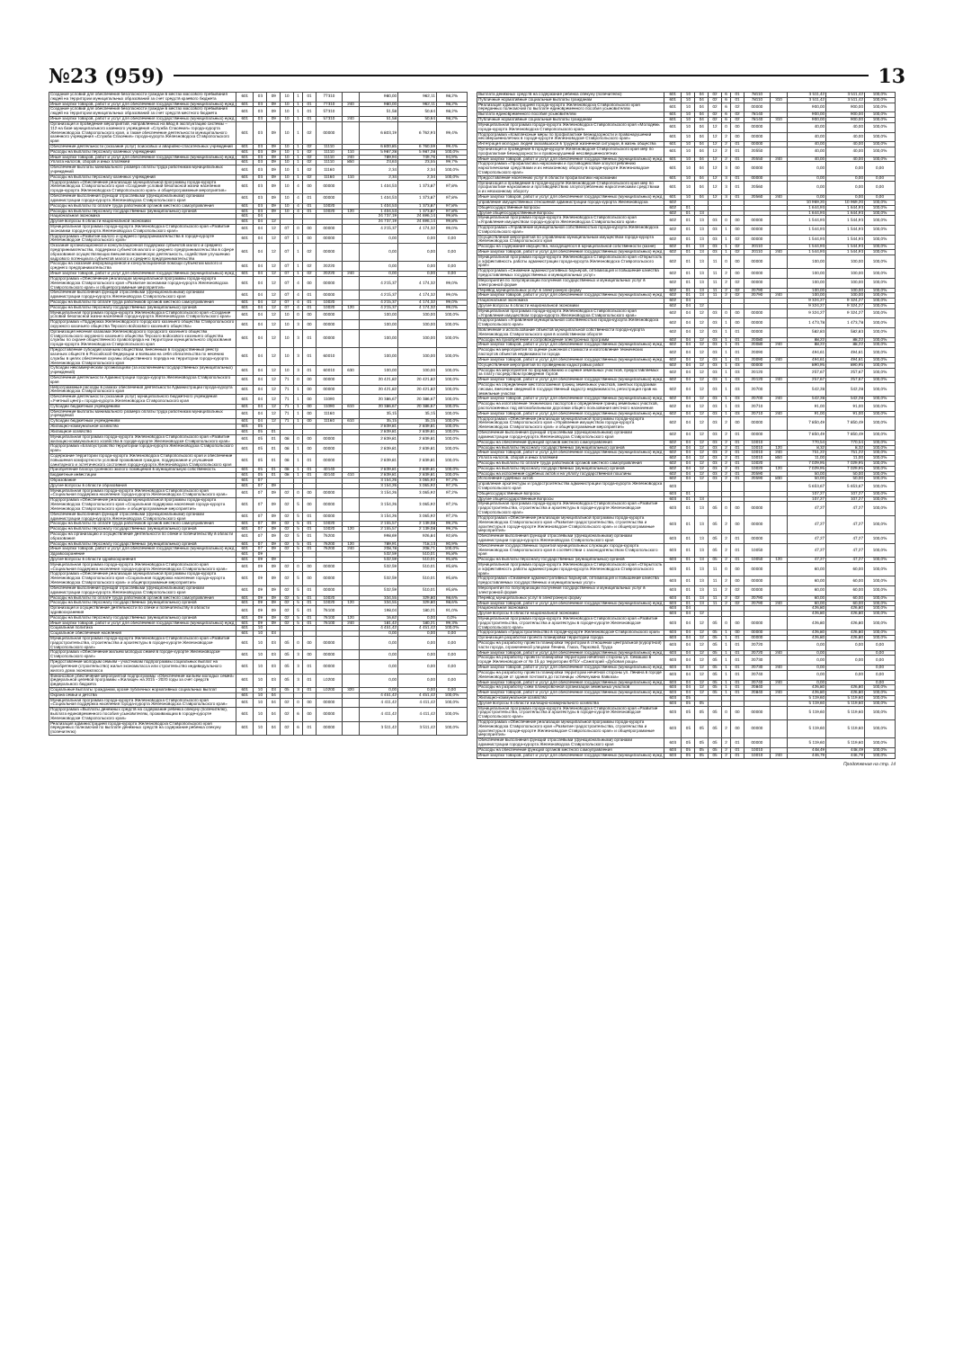№23 (959) 13
| Создание условий для обеспечения безопасности граждан в местах массового пребывания людей на территории муниципальных образований за счет средств краевого бюджета | 601 | 03 | 09 | 10 | 1 | 01 | 77310 | | 980,00 | 962,11 | 98,2% |
| Иные закупки товаров, работ и услуг для обеспечения государственных (муниципальных) нужд | 601 | 03 | 09 | 10 | 1 | 01 | 77310 | 240 | 980,00 | 962,11 | 98,2% |
| Создание условий для обеспечения безопасности граждан в местах массового пребывания людей на территории муниципальных образований за счет средств местного бюджета | 601 | 03 | 09 | 10 | 1 | 01 | 57310 | | 51,58 | 50,64 | 98,2% |
| Иные закупки товаров, работ и услуг для обеспечения государственных (муниципальных) нужд | 601 | 03 | 09 | 10 | 1 | 01 | 57310 | 240 | 51,58 | 50,64 | 98,2% |
| Организация и проведение мероприятий, направленных на ввод в эксплуатацию системы – 112 на базе муниципального казенного учреждения «Служба Спасения» города-курорта Железноводска Ставропольского края, а также обеспечение деятельности муниципального казенного учреждения «Служба Спасения» города-курорта Железноводска Ставропольского края | 601 | 03 | 09 | 10 | 1 | 02 | 00000 | | 6 803,19 | 6 762,93 | 99,4% |
| Обеспечение деятельности (оказание услуг) поисковых и аварийно-спасательных учреждений | 601 | 03 | 09 | 10 | 1 | 02 | 11110 | | 6 800,85 | 6 760,59 | 99,4% |
| Расходы на выплаты персоналу казенных учреждений | 601 | 03 | 09 | 10 | 1 | 02 | 11110 | 110 | 5 987,28 | 5 987,28 | 100,0% |
| Иные закупки товаров, работ и услуг для обеспечения государственных (муниципальных) нужд | 601 | 03 | 09 | 10 | 1 | 02 | 11110 | 240 | 789,94 | 749,76 | 94,9% |
| Уплата налогов, сборов и иных платежей | 601 | 03 | 09 | 10 | 1 | 02 | 11110 | 850 | 23,63 | 23,55 | 99,7% |
| Обеспечение выплаты минимального размера оплаты труда работникам муниципальных учреждений | 601 | 03 | 09 | 10 | 1 | 02 | 11160 | | 2,34 | 2,34 | 100,0% |
| Расходы на выплаты персоналу казенных учреждений | 601 | 03 | 09 | 10 | 1 | 02 | 11160 | 110 | 2,34 | 2,34 | 100,0% |
| Подпрограмма «Обеспечение реализации муниципальной программы города-курорта Железноводска Ставропольского края «Создание условий безопасной жизни населения города-курорта Железноводска Ставропольского края» и общепрограммные мероприятия» | 601 | 03 | 09 | 10 | 4 | 00 | 00000 | | 1 404,53 | 1 373,87 | 97,8% |
| Обеспечение выполнения функций отраслевыми (функциональными) органами администрации города-курорта Железноводска Ставропольского края | 601 | 03 | 09 | 10 | 4 | 01 | 00000 | | 1 404,53 | 1 373,87 | 97,8% |
| Расходы на выплаты по оплате труда работников органов местного самоуправления | 601 | 03 | 09 | 10 | 4 | 01 | 10020 | | 1 404,53 | 1 373,87 | 97,8% |
| Расходы на выплаты персоналу государственных (муниципальных) органов | 601 | 03 | 09 | 10 | 4 | 01 | 10020 | 120 | 1 404,53 | 1 373,87 | 97,8% |
| Национальная экономика | 601 | 04 | | | | | | | 24 737,19 | 24 696,14 | 99,8% |
| Другие вопросы в области национальной экономики | 601 | 04 | 12 | | | | | | 24 737,19 | 24 696,14 | 99,8% |
| Муниципальная программа города-курорта Железноводска Ставропольского края «Развитие экономики города-курорта Железноводска Ставропольского края» | 601 | 04 | 12 | 07 | 0 | 00 | 00000 | | 4 215,37 | 4 174,32 | 99,0% |
| Подпрограмма «Развитие малого и среднего предпринимательства в городе-курорте Железноводске Ставропольского края» | 601 | 04 | 12 | 07 | 1 | 00 | 00000 | | 0,00 | 0,00 | 0,00 |
| Оказание организационной и консультационной поддержки субъектов малого и среднего предпринимательства, поддержки субъектов малого и среднего предпринимательства в сфере образования осуществляющих внешнеэкономическую деятельность, содействие улучшению кадрового потенциала субъектов малого и среднего предпринимательства | 601 | 04 | 12 | 07 | 1 | 02 | 00000 | | 0,00 | 0,00 | 0,00 |
| Расходы на оказание информационной и консультационной помощи субъектам малого и среднего предпринимательства | 601 | 04 | 12 | 07 | 1 | 02 | 20220 | | 0,00 | 0,00 | 0,00 |
| Иные закупки товаров, работ и услуг для обеспечения государственных (муниципальных) нужд | 601 | 04 | 12 | 07 | 1 | 02 | 20220 | 240 | 0,00 | 0,00 | 0,00 |
| Подпрограмма «Обеспечение реализации муниципальной программы города-курорта Железноводска Ставропольского края «Развитие экономики города-курорта Железноводска Ставропольского края» и общепрограммные мероприятия» | 601 | 04 | 12 | 07 | 4 | 00 | 00000 | | 4 215,37 | 4 174,32 | 99,0% |
| Обеспечение выполнения функций отраслевыми (функциональными) органами администрации города-курорта Железноводска Ставропольского края | 601 | 04 | 12 | 07 | 4 | 01 | 00000 | | 4 215,37 | 4 174,32 | 99,0% |
| Расходы на выплаты по оплате труда работников органов местного самоуправления | 601 | 04 | 12 | 07 | 4 | 01 | 10020 | | 4 215,37 | 4 174,32 | 99,0% |
| Расходы на выплаты персоналу государственных (муниципальных) органов | 601 | 04 | 12 | 07 | 4 | 01 | 10020 | 120 | 4 215,37 | 4 174,32 | 99,0% |
| Муниципальная программа города-курорта Железноводска Ставропольского края «Создание условий безопасной жизни населения города-курорта Железноводска Ставропольского края» | 601 | 04 | 12 | 10 | 0 | 00 | 00000 | | 100,00 | 100,00 | 100,0% |
| Подпрограмма «Поддержка Железноводского городского казачьего общества Ставропольского окружного казачьего общества Терского войскового казачьего общества» | 601 | 04 | 12 | 10 | 3 | 00 | 00000 | | 100,00 | 100,00 | 100,0% |
| Организация несения казаками Железноводского городского казачьего общества Ставропольского окружного казачьего общества Терского войскового казачьего общества службы по охране общественного правопорядка на территории муниципального образования города-курорта Железноводска Ставропольского края | 601 | 04 | 12 | 10 | 3 | 01 | 00000 | | 100,00 | 100,00 | 100,0% |
| Предоставление субсидий казачьим обществам, внесенным в государственный реестр казачьих обществ в Российской Федерации и взявшим на себя обязательства по несению службы в целях обеспечения охраны общественного порядка на территории города-курорта Железноводска Ставропольского края | 601 | 04 | 12 | 10 | 3 | 01 | 60010 | | 100,00 | 100,00 | 100,0% |
| Субсидии некоммерческим организациям (за исключением государственных (муниципальных) учреждений) | 601 | 04 | 12 | 10 | 3 | 01 | 60010 | 630 | 100,00 | 100,00 | 100,0% |
| Обеспечение деятельности Администрации города-курорта Железноводска Ставропольского края | 601 | 04 | 12 | 71 | 0 | 00 | 00000 | | 20 421,82 | 20 421,82 | 100,0% |
| Непрограммные расходы в рамках обеспечения деятельности Администрации города-курорта Железноводска Ставропольского края | 601 | 04 | 12 | 71 | 1 | 00 | 00000 | | 20 421,82 | 20 421,82 | 100,0% |
| Обеспечение деятельности (оказание услуг) муниципального бюджетного учреждения «Учетный центр» города-курорта Железноводска Ставропольского края | 601 | 04 | 12 | 71 | 1 | 00 | 11090 | | 20 386,67 | 20 386,67 | 100,0% |
| Субсидии бюджетным учреждениям | 601 | 04 | 12 | 71 | 1 | 00 | 11090 | 610 | 20 386,67 | 20 386,67 | 100,0% |
| Обеспечение выплаты минимального размера оплаты труда работникам муниципальных учреждений | 601 | 04 | 12 | 71 | 1 | 00 | 11160 | | 35,15 | 35,15 | 100,0% |
| Субсидии бюджетным учреждениям | 601 | 04 | 12 | 71 | 1 | 00 | 11160 | 610 | 35,15 | 35,15 | 100,0% |
| Жилищно-коммунальное хозяйство | 601 | 05 | | | | | | | 2 839,81 | 2 839,81 | 100,0% |
| Жилищное хозяйство | 601 | 05 | 01 | | | | | | 2 839,81 | 2 839,81 | 100,0% |
| Муниципальная программа города-курорта Железноводска Ставропольского края «Развитие жилищно-коммунального хозяйства в городе-курорте Железноводске Ставропольского края» | 601 | 05 | 01 | 08 | 0 | 00 | 00000 | | 2 839,81 | 2 839,81 | 100,0% |
| Подпрограмма «Благоустройство территории города-курорта Железноводска Ставропольского края» | 601 | 05 | 01 | 08 | 1 | 00 | 00000 | | 2 839,81 | 2 839,81 | 100,0% |
| Содержание территории города-курорта Железноводска Ставропольского края и обеспечение повышения комфортности условий проживания граждан, поддержание и улучшение санитарного и эстетического состояния города-курорта Железноводска Ставропольского края | 601 | 05 | 01 | 08 | 1 | 01 | 00000 | | 2 839,81 | 2 839,81 | 100,0% |
| Приобретение благоустроенного жилого помещения в муниципальную собственность | 601 | 05 | 01 | 08 | 1 | 01 | 40140 | | 2 839,81 | 2 839,81 | 100,0% |
| Бюджетные инвестиции | 601 | 05 | 01 | 08 | 1 | 01 | 40140 | 410 | 2 839,81 | 2 839,81 | 100,0% |
| Образование | 601 | 07 | | | | | | | 3 154,26 | 3 065,92 | 97,2% |
| Другие вопросы в области образования | 601 | 07 | 09 | | | | | | 3 154,26 | 3 065,92 | 97,2% |
| Муниципальная программа города-курорта Железноводска Ставропольского края «Социальная поддержка населения города-курорта Железноводска Ставропольского края» | 601 | 07 | 09 | 02 | 0 | 00 | 00000 | | 3 154,26 | 3 065,92 | 97,2% |
| Подпрограмма «Обеспечение реализации муниципальной программы города-курорта Железноводска Ставропольского края «Социальная поддержка населения города-курорта Железноводска Ставропольского края» и общепрограммные мероприятия» | 601 | 07 | 09 | 02 | 5 | 00 | 00000 | | 3 154,26 | 3 065,92 | 97,2% |
| Обеспечение выполнения функций отраслевыми (функциональными) органами администрации города-курорта Железноводска Ставропольского края | 601 | 07 | 09 | 02 | 5 | 01 | 00000 | | 3 154,26 | 3 065,92 | 97,2% |
| Расходы на выплаты по оплате труда работников органов местного самоуправления | 601 | 07 | 09 | 02 | 5 | 01 | 10020 | | 2 155,57 | 2 139,08 | 99,2% |
| Расходы на выплаты персоналу государственных (муниципальных) органов | 601 | 07 | 09 | 02 | 5 | 01 | 10020 | 120 | 2 155,57 | 2 139,08 | 99,2% |
| Расходы на организацию и осуществление деятельности по опеке и попечительству в области образования | 601 | 07 | 09 | 02 | 5 | 01 | 76200 | | 998,69 | 926,84 | 92,8% |
| Расходы на выплаты персоналу государственных (муниципальных) органов | 601 | 07 | 09 | 02 | 5 | 01 | 76200 | 120 | 789,91 | 718,13 | 90,9% |
| Иные закупки товаров, работ и услуг для обеспечения государственных (муниципальных) нужд | 601 | 07 | 09 | 02 | 5 | 01 | 76200 | 240 | 208,78 | 208,71 | 100,0% |
| Здравоохранение | 601 | 09 | | | | | | | 532,59 | 510,01 | 95,8% |
| Другие вопросы в области здравоохранения | 601 | 09 | 09 | | | | | | 532,59 | 510,01 | 95,8% |
| Муниципальная программа города-курорта Железноводска Ставропольского края «Социальная поддержка населения города-курорта Железноводска Ставропольского края» | 601 | 09 | 09 | 02 | 0 | 00 | 00000 | | 532,59 | 510,01 | 95,8% |
| Подпрограмма «Обеспечение реализации муниципальной программы города-курорта Железноводска Ставропольского края «Социальная поддержка населения города-курорта Железноводска Ставропольского края» и общепрограммные мероприятия» | 601 | 09 | 09 | 02 | 5 | 00 | 00000 | | 532,59 | 510,01 | 95,8% |
| Обеспечение выполнения функций отраслевыми (функциональными) органами администрации города-курорта Железноводска Ставропольского края | 601 | 09 | 09 | 02 | 5 | 01 | 00000 | | 532,59 | 510,01 | 95,8% |
| Расходы на выплаты по оплате труда работников органов местного самоуправления | 601 | 09 | 09 | 02 | 5 | 01 | 10020 | | 334,55 | 329,80 | 98,6% |
| Расходы на выплаты персоналу государственных (муниципальных) органов | 601 | 09 | 09 | 02 | 5 | 01 | 10020 | 120 | 334,55 | 329,80 | 98,6% |
| Организация и осуществление деятельности по опеке и попечительству в области здравоохранения | 601 | 09 | 09 | 02 | 5 | 01 | 76100 | | 198,04 | 180,21 | 91,0% |
| Расходы на выплаты персоналу государственных (муниципальных) органов | 601 | 09 | 09 | 02 | 5 | 01 | 76100 | 120 | 16,62 | 0,00 | 0,0% |
| Иные закупки товаров, работ и услуг для обеспечения государственных (муниципальных) нужд | 601 | 09 | 09 | 02 | 5 | 01 | 76100 | 240 | 181,42 | 180,21 | 99,3% |
| Социальная политика | 601 | 10 | | | | | | | 4 451,42 | 4 451,42 | 100,0% |
| Социальное обеспечение населения | 601 | 10 | 03 | | | | | | 0,00 | 0,00 | 0,00 |
| Муниципальная программа города-курорта Железноводска Ставропольского края «Развитие градостроительства, строительства и архитектуры в городе-курорте Железноводске Ставропольского края» | 601 | 10 | 03 | 05 | 0 | 00 | 00000 | | 0,00 | 0,00 | 0,00 |
| Подпрограмма «Обеспечение жильем молодых семей в городе-курорте Железноводске Ставропольского края» | 601 | 10 | 03 | 05 | 3 | 00 | 00000 | | 0,00 | 0,00 | 0,00 |
| Предоставление молодым семьям - участникам подпрограммы социальных выплат на приобретение (строительство) жилья экономкласса или строительство индивидуального жилого дома экономкласса | 601 | 10 | 03 | 05 | 3 | 01 | 00000 | | 0,00 | 0,00 | 0,00 |
| Финансовое обеспечение мероприятий подпрограммы «Обеспечение жильем молодых семей» федеральной целевой программы «Жилище» на 2015 - 2020 годы за счет средств федерального бюджета | 601 | 10 | 03 | 05 | 3 | 01 | L0200 | | 0,00 | 0,00 | 0,00 |
| Социальные выплаты гражданам, кроме публичных нормативных социальных выплат | 601 | 10 | 03 | 05 | 3 | 01 | L0200 | 320 | 0,00 | 0,00 | 0,00 |
| Охрана семьи и детства | 601 | 10 | 04 | | | | | | 4 451,42 | 4 451,42 | 100,0% |
| Муниципальная программа города-курорта Железноводска Ставропольского края «Социальная поддержка населения города-курорта Железноводска Ставропольского края» | 601 | 10 | 04 | 02 | 0 | 00 | 00000 | | 4 411,42 | 4 411,42 | 100,0% |
| Подпрограмма «Выплаты денежных средств на содержание ребенка опекуну (попечителю), выплата единовременного пособия усыновителям, проживающим в городе-курорте Железноводске Ставропольского края» | 601 | 10 | 04 | 02 | 6 | 00 | 00000 | | 4 411,42 | 4 411,42 | 100,0% |
| Реализация администрацией города-курорта Железноводска Ставропольского края переданных полномочий по выплате денежных средств на содержание ребенка опекуну (попечителю) | 601 | 10 | 04 | 02 | 6 | 01 | 00000 | | 3 511,42 | 3 511,42 | 100,0% |
| Выплата денежных средств на содержание ребенка опекуну (попечителю) | 601 | 10 | 04 | 02 | 6 | 01 | 78110 | | 3 511,42 | 3 511,42 | 100,0% |
| Публичные нормативные социальные выплаты гражданам | 601 | 10 | 04 | 02 | 6 | 01 | 78110 | 310 | 3 511,42 | 3 511,42 | 100,0% |
| Реализация администрацией города-курорта Железноводска Ставропольского края переданных полномочий по выплате единовременного пособия усыновителям | 601 | 10 | 04 | 02 | 6 | 02 | 00000 | | 900,00 | 900,00 | 100,0% |
| Выплата единовременного пособия усыновителям | 601 | 10 | 04 | 02 | 6 | 02 | 78140 | | 900,00 | 900,00 | 100,0% |
| Публичные нормативные социальные выплаты гражданам | 601 | 10 | 04 | 02 | 6 | 02 | 78140 | 310 | 900,00 | 900,00 | 100,0% |
| Муниципальная программа города-курорта Железноводска Ставропольского края «Молодежь города-курорта Железноводска Ставропольского края» | 601 | 10 | 04 | 12 | 0 | 00 | 00000 | | 40,00 | 40,00 | 100,0% |
| Подпрограмма «Комплексные меры по профилактике безнадзорности и правонарушений несовершеннолетних в городе-курорте Железноводске Ставропольского края» | 601 | 10 | 04 | 12 | 2 | 00 | 00000 | | 40,00 | 40,00 | 100,0% |
| Интеграция молодых людей оказавшихся в трудной жизненной ситуации, в жизнь общества | 601 | 10 | 04 | 12 | 2 | 01 | 00000 | | 40,00 | 40,00 | 100,0% |
| Организация и проведение в городе-курорте Железноводске Ставропольского края мер по профилактике безнадзорности и правонарушений несовершеннолетних | 601 | 10 | 04 | 12 | 2 | 01 | 20550 | | 40,00 | 40,00 | 100,0% |
| Иные закупки товаров, работ и услуг для обеспечения государственных (муниципальных) нужд | 601 | 10 | 04 | 12 | 2 | 01 | 20550 | 240 | 40,00 | 40,00 | 100,0% |
| Подпрограмма «Профилактика наркомании и противодействие злоупотреблению наркотическими средствами и их незаконному обороту в городе-курорте Железноводске Ставропольского края» | 601 | 10 | 04 | 12 | 3 | 00 | 00000 | | 0,00 | 0,00 | 0,00 |
| Предоставление населению услуг в области профилактики наркомании | 601 | 10 | 04 | 12 | 3 | 01 | 00000 | | 0,00 | 0,00 | 0,00 |
| Организация и проведение в городе-курорте Железноводске Ставропольского края мер по профилактике наркомании и противодействию злоупотреблению наркотическими средствами и их незаконному обороту | 601 | 10 | 04 | 12 | 3 | 01 | 20560 | | 0,00 | 0,00 | 0,00 |
| Иные закупки товаров, работ и услуг для обеспечения государственных (муниципальных) нужд | 601 | 10 | 04 | 12 | 3 | 01 | 20560 | 240 | 0,00 | 0,00 | 0,00 |
| управление имущественных отношений администрации города-курорта Железноводска | 602 | | | | | | | | 10 969,20 | 10 969,20 | 100,0% |
| Общегосударственные вопросы | 602 | 01 | | | | | | | 1 644,93 | 1 644,93 | 100,0% |
| Другие общегосударственные вопросы | 602 | 01 | 13 | | | | | | 1 644,93 | 1 644,93 | 100,0% |
| Муниципальная программа города-курорта Железноводска Ставропольского края «Управление имуществом города-курорта Железноводска Ставропольского края» | 602 | 01 | 13 | 03 | 0 | 00 | 00000 | | 1 544,93 | 1 544,93 | 100,0% |
| Подпрограмма «Управление муниципальной собственностью города-курорта Железноводска Ставропольского края» | 602 | 01 | 13 | 03 | 1 | 00 | 00000 | | 1 544,93 | 1 544,93 | 100,0% |
| Осуществление мероприятий по управлению муниципальным имуществом города-курорта Железноводска Ставропольского края | 602 | 01 | 13 | 03 | 1 | 02 | 00000 | | 1 544,93 | 1 544,93 | 100,0% |
| Расходы на содержание имущества, находящегося в муниципальной собственности (казне) | 602 | 01 | 13 | 03 | 1 | 02 | 20110 | | 1 544,93 | 1 544,93 | 100,0% |
| Иные закупки товаров, работ и услуг для обеспечения государственных (муниципальных) нужд | 602 | 01 | 13 | 03 | 1 | 02 | 20110 | 240 | 1 544,93 | 1 544,93 | 100,0% |
| Муниципальная программа города-курорта Железноводска Ставропольского края «Открытость и эффективность работы администрации города-курорта Железноводска Ставропольского края» | 602 | 01 | 13 | 11 | 0 | 00 | 00000 | | 100,00 | 100,00 | 100,0% |
| Подпрограмма «Снижение административных барьеров, оптимизация и повышение качества предоставляемых государственных и муниципальных услуг» | 602 | 01 | 13 | 11 | 2 | 00 | 00000 | | 100,00 | 100,00 | 100,0% |
| Мероприятия по популяризации получения государственных и муниципальных услуг в электронной форме | 602 | 01 | 13 | 11 | 2 | 02 | 00000 | | 100,00 | 100,00 | 100,0% |
| Перевод муниципальных услуг в электронную форму | 602 | 01 | 13 | 11 | 2 | 02 | 20790 | | 100,00 | 100,00 | 100,0% |
| Иные закупки товаров, работ и услуг для обеспечения государственных (муниципальных) нужд | 602 | 01 | 13 | 11 | 2 | 02 | 20790 | 240 | 100,00 | 100,00 | 100,0% |
| Национальная экономика | 602 | 04 | | | | | | | 9 324,27 | 9 324,27 | 100,0% |
| Другие вопросы в области национальной экономики | 602 | 04 | 12 | | | | | | 9 324,27 | 9 324,27 | 100,0% |
| Муниципальная программа города-курорта Железноводска Ставропольского края «Управление имуществом города-курорта Железноводска Ставропольского края» | 602 | 04 | 12 | 03 | 0 | 00 | 00000 | | 9 324,27 | 9 324,27 | 100,0% |
| Подпрограмма «Управление муниципальной собственностью города-курорта Железноводска Ставропольского края» | 602 | 04 | 12 | 03 | 1 | 00 | 00000 | | 1 473,78 | 1 473,78 | 100,0% |
| Вовлечение и использование объектов муниципальной собственности города-курорта Железноводска Ставропольского края в хозяйственном обороте | 602 | 04 | 12 | 03 | 1 | 01 | 00000 | | 582,83 | 582,83 | 100,0% |
| Расходы на приобретение и сопровождение электронных программ | 602 | 04 | 12 | 03 | 1 | 01 | 20080 | | 88,22 | 88,22 | 100,0% |
| Иные закупки товаров, работ и услуг для обеспечения государственных (муниципальных) нужд | 602 | 04 | 12 | 03 | 1 | 01 | 20080 | 240 | 88,22 | 88,22 | 100,0% |
| Расходы на мероприятия по оценке рыночной стоимости и изготовление технических паспортов объектов недвижимости города | 602 | 04 | 12 | 03 | 1 | 01 | 20090 | | 494,61 | 494,61 | 100,0% |
| Иные закупки товаров, работ и услуг для обеспечения государственных (муниципальных) нужд | 602 | 04 | 12 | 03 | 1 | 01 | 20090 | 240 | 494,61 | 494,61 | 100,0% |
| Осуществление мероприятий по проведению кадастровых работ | 602 | 04 | 12 | 03 | 1 | 03 | 00000 | | 890,95 | 890,95 | 100,0% |
| Расходы на мероприятия по формированию и оценке земельных участков, предоставляемых за плату посредством проведения торгов | 602 | 04 | 12 | 03 | 1 | 03 | 20120 | | 257,67 | 257,67 | 100,0% |
| Иные закупки товаров, работ и услуг для обеспечения государственных (муниципальных) нужд | 602 | 04 | 12 | 03 | 1 | 03 | 20120 | 240 | 257,67 | 257,67 | 100,0% |
| Расходы на определение местоположения границ земельных участков, занятых городскими лесами, внесение сведений в государственный кадастр недвижимости, регистрация прав на земельные участки | 602 | 04 | 12 | 03 | 1 | 03 | 20700 | | 542,28 | 542,28 | 100,0% |
| Иные закупки товаров, работ и услуг для обеспечения государственных (муниципальных) нужд | 602 | 04 | 12 | 03 | 1 | 03 | 20700 | 240 | 542,28 | 542,28 | 100,0% |
| Расходы на изготовление технических паспортов и определение границ земельных участков, расположенных под автомобильными дорогами общего пользования местного назначения | 602 | 04 | 12 | 03 | 1 | 03 | 20710 | | 91,00 | 91,00 | 100,0% |
| Иные закупки товаров, работ и услуг для обеспечения государственных (муниципальных) нужд | 602 | 04 | 12 | 03 | 1 | 03 | 20710 | 240 | 91,00 | 91,00 | 100,0% |
| Подпрограмма «Обеспечение реализации муниципальной программы города-курорта Железноводска Ставропольского края «Управление имуществом города-курорта Железноводска Ставропольского края» и общепрограммные мероприятия» | 602 | 04 | 12 | 03 | 2 | 00 | 00000 | | 7 850,49 | 7 850,49 | 100,0% |
| Обеспечение выполнения функций отраслевыми (функциональными) органами администрации города-курорта Железноводска Ставропольского края | 602 | 04 | 12 | 03 | 2 | 01 | 00000 | | 7 850,49 | 7 850,49 | 100,0% |
| Расходы на обеспечение функций органов местного самоуправления | 602 | 04 | 12 | 03 | 2 | 01 | 10010 | | 770,54 | 770,54 | 100,0% |
| Расходы на выплаты персоналу государственных (муниципальных) органов | 602 | 04 | 12 | 03 | 2 | 01 | 10010 | 120 | 8,32 | 8,32 | 100,0% |
| Иные закупки товаров, работ и услуг для обеспечения государственных (муниципальных) нужд | 602 | 04 | 12 | 03 | 2 | 01 | 10010 | 240 | 751,22 | 751,22 | 100,0% |
| Уплата налогов, сборов и иных платежей | 602 | 04 | 12 | 03 | 2 | 01 | 10010 | 850 | 11,00 | 11,00 | 100,0% |
| Расходы на выплаты по оплате труда работников органов местного самоуправления | 602 | 04 | 12 | 03 | 2 | 01 | 10020 | | 7 029,95 | 7 029,95 | 100,0% |
| Расходы на выплаты персоналу государственных (муниципальных) органов | 602 | 04 | 12 | 03 | 2 | 01 | 10020 | 120 | 7 029,95 | 7 029,95 | 100,0% |
| Расходы на исполнение судебных актов и на уплату государственной пошлины | 602 | 04 | 12 | 03 | 2 | 01 | 20590 | | 50,00 | 50,00 | 100,0% |
| Исполнение судебных актов | 602 | 04 | 12 | 03 | 2 | 01 | 20590 | 830 | 50,00 | 50,00 | 100,0% |
| управление архитектуры и градостроительства администрации города-курорта Железноводска Ставропольского края | 603 | | | | | | | | 5 653,67 | 5 653,67 | 100,0% |
| Общегосударственные вопросы | 603 | 01 | | | | | | | 107,27 | 107,27 | 100,0% |
| Другие общегосударственные вопросы | 603 | 01 | 13 | | | | | | 107,27 | 107,27 | 100,0% |
| Муниципальная программа города-курорта Железноводска Ставропольского края «Развитие градостроительства, строительства и архитектуры в городе-курорте Железноводске Ставропольского края» | 603 | 01 | 13 | 05 | 0 | 00 | 00000 | | 47,27 | 47,27 | 100,0% |
| Подпрограмма «Обеспечение реализации муниципальной программы города-курорта Железноводска Ставропольского края «Развитие градостроительства, строительства и архитектуры в городе-курорте Железноводске Ставропольского края» и общепрограммные мероприятия» | 603 | 01 | 13 | 05 | 2 | 00 | 00000 | | 47,27 | 47,27 | 100,0% |
| Обеспечение выполнения функций отраслевыми (функциональными) органами администрации города-курорта Железноводска Ставропольского края | 603 | 01 | 13 | 05 | 2 | 01 | 00000 | | 47,27 | 47,27 | 100,0% |
| Обеспечение государственных гарантий муниципальных служащих города-курорта Железноводска Ставропольского края в соответствии с законодательством Ставропольского края | 603 | 01 | 13 | 05 | 2 | 01 | 10050 | | 47,27 | 47,27 | 100,0% |
| Расходы на выплаты персоналу государственных (муниципальных) органов | 603 | 01 | 13 | 05 | 2 | 01 | 10050 | 120 | 47,27 | 47,27 | 100,0% |
| Муниципальная программа города-курорта Железноводска Ставропольского края «Открытость и эффективность работы администрации города-курорта Железноводска Ставропольского края» | 603 | 01 | 13 | 11 | 0 | 00 | 00000 | | 60,00 | 60,00 | 100,0% |
| Подпрограмма «Снижение административных барьеров, оптимизация и повышение качества предоставляемых государственных и муниципальных услуг» | 603 | 01 | 13 | 11 | 2 | 00 | 00000 | | 60,00 | 60,00 | 100,0% |
| Мероприятия по популяризации получения государственных и муниципальных услуг в электронной форме | 603 | 01 | 13 | 11 | 2 | 02 | 00000 | | 60,00 | 60,00 | 100,0% |
| Перевод муниципальных услуг в электронную форму | 603 | 01 | 13 | 11 | 2 | 02 | 20790 | | 60,00 | 60,00 | 100,0% |
| Иные закупки товаров, работ и услуг для обеспечения государственных (муниципальных) нужд | 603 | 01 | 13 | 11 | 2 | 02 | 20790 | 240 | 60,00 | 60,00 | 100,0% |
| Национальная экономика | 603 | 04 | | | | | | | 426,80 | 426,80 | 100,0% |
| Другие вопросы в области национальной экономики | 603 | 04 | 12 | | | | | | 426,80 | 426,80 | 100,0% |
| Муниципальная программа города-курорта Железноводска Ставропольского края «Развитие градостроительства, строительства и архитектуры в городе-курорте Железноводске Ставропольского края» | 603 | 04 | 12 | 05 | 0 | 00 | 00000 | | 426,80 | 426,80 | 100,0% |
| Подпрограмма «Градостроительство в городе-курорте Железноводске Ставропольского края» | 603 | 04 | 12 | 05 | 1 | 00 | 00000 | | 426,80 | 426,80 | 100,0% |
| Организация разработки проекта планировки территории города | 603 | 04 | 12 | 05 | 1 | 01 | 00000 | | 426,80 | 426,80 | 100,0% |
| Расходы на разработку проекта планировки территории в отношении центральной (курортной) части города, ограниченной улицами Ленина, Гааза, Парковой, Труда | 603 | 04 | 12 | 05 | 1 | 01 | 20720 | | 0,00 | 0,00 | 0,00 |
| Иные закупки товаров, работ и услуг для обеспечения государственных (муниципальных) нужд | 603 | 04 | 12 | 05 | 1 | 01 | 20720 | 240 | 0,00 | | 0,00 |
| Расходы на разработку проекта планировки территории нечетной стороны ул. Семашко в городе Железноводске от № 15 до территории ФГБУ «Санаторий «Дубовая роща» | 603 | 04 | 12 | 05 | 1 | 01 | 20730 | | 0,00 | 0,00 | 0,00 |
| Иные закупки товаров, работ и услуг для обеспечения государственных (муниципальных) нужд | 603 | 04 | 12 | 05 | 1 | 01 | 20730 | 240 | 0,00 | | 0,00 |
| Расходы на разработку проекта планировки территории нечетной стороны ул. Ленина в городе Железноводске от здания почтамта до гостиницы «Жемчужина Кавказа» | 603 | 04 | 12 | 05 | 1 | 01 | 20740 | | 0,00 | 0,00 | 0,00 |
| Иные закупки товаров, работ и услуг для обеспечения государственных (муниципальных) нужд | 603 | 04 | 12 | 05 | 1 | 01 | 20740 | 240 | 0,00 | | 0,00 |
| Расходы на разработку схем планировочной организации земельных участков | 603 | 04 | 12 | 05 | 1 | 01 | 20840 | | 426,80 | 426,80 | 100,0% |
| Иные закупки товаров, работ и услуг для обеспечения государственных (муниципальных) нужд | 603 | 04 | 12 | 05 | 1 | 01 | 20840 | 240 | 426,80 | 426,80 | 100,0% |
| Жилищно-коммунальное хозяйство | 603 | 05 | | | | | | | 5 119,60 | 5 119,60 | 100,0% |
| Другие вопросы в области жилищно-коммунального хозяйства | 603 | 05 | 05 | | | | | | 5 119,60 | 5 119,60 | 100,0% |
| Муниципальная программа города-курорта Железноводска Ставропольского края «Развитие градостроительства, строительства и архитектуры в городе-курорте Железноводске Ставропольского края» | 603 | 05 | 05 | 05 | 0 | 00 | 00000 | | 5 119,60 | 5 119,60 | 100,0% |
| Подпрограмма «Обеспечение реализации муниципальной программы города-курорта Железноводска Ставропольского края «Развитие градостроительства, строительства и архитектуры в городе-курорте Железноводске Ставропольского края» и общепрограммные мероприятия» | 603 | 05 | 05 | 05 | 2 | 00 | 00000 | | 5 119,60 | 5 119,60 | 100,0% |
| Обеспечение выполнения функций отраслевыми (функциональными) органами администрации города-курорта Железноводска Ставропольского края | 603 | 05 | 05 | 05 | 2 | 01 | 00000 | | 5 119,60 | 5 119,60 | 100,0% |
| Расходы на обеспечение функций органов местного самоуправления | 603 | 05 | 05 | 05 | 2 | 01 | 10010 | | 448,49 | 448,49 | 100,0% |
| Иные закупки товаров, работ и услуг для обеспечения государственных (муниципальных) нужд | 603 | 05 | 05 | 05 | 2 | 01 | 10010 | 240 | 446,79 | 446,79 | 100,0% |
Продолжение на стр. 14